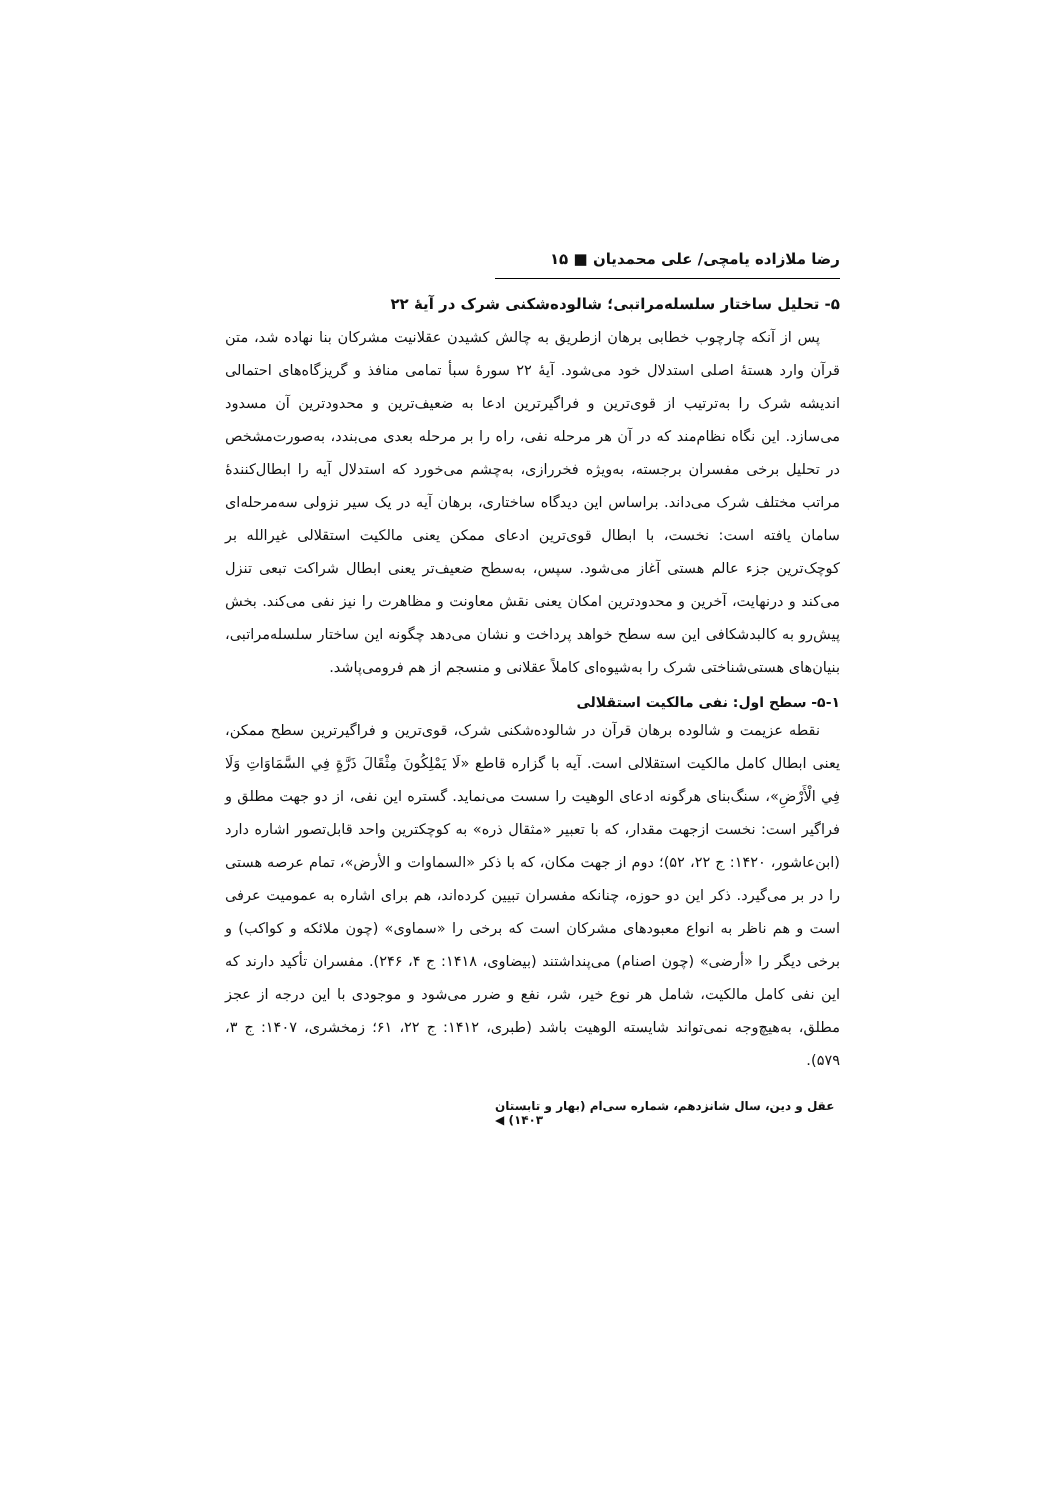رضا ملازاده یامچی/ علی محمدیان ■ ۱۵
۵- تحلیل ساختار سلسله‌مراتبی؛ شالوده‌شکنی شرک در آیهٔ ۲۲
پس از آنکه چارچوب خطابی برهان ازطریق به چالش کشیدن عقلانیت مشرکان بنا نهاده شد، متن قرآن وارد هستهٔ اصلی استدلال خود می‌شود. آیهٔ ۲۲ سورهٔ سبأ تمامی منافذ و گریزگاه‌های احتمالی اندیشه شرک را به‌ترتیب از قوی‌ترین و فراگیرترین ادعا به ضعیف‌ترین و محدودترین آن مسدود می‌سازد. این نگاه نظام‌مند که در آن هر مرحله نفی، راه را بر مرحله بعدی می‌بندد، به‌صورت‌مشخص در تحلیل برخی مفسران برجسته، به‌ویژه فخررازی، به‌چشم می‌خورد که استدلال آیه را ابطال‌کنندهٔ مراتب مختلف شرک می‌داند. براساس این دیدگاه ساختاری، برهان آیه در یک سیر نزولی سه‌مرحله‌ای سامان یافته است: نخست، با ابطال قوی‌ترین ادعای ممکن یعنی مالکیت استقلالی غیرالله بر کوچک‌ترین جزء عالم هستی آغاز می‌شود. سپس، به‌سطح ضعیف‌تر یعنی ابطال شراکت تبعی تنزل می‌کند و درنهایت، آخرین و محدودترین امکان یعنی نقش معاونت و مظاهرت را نیز نفی می‌کند. بخش پیش‌رو به کالبدشکافی این سه سطح خواهد پرداخت و نشان می‌دهد چگونه این ساختار سلسله‌مراتبی، بنیان‌های هستی‌شناختی شرک را به‌شیوه‌ای کاملاً عقلانی و منسجم از هم فرومی‌پاشد.
۵-۱- سطح اول: نفی مالکیت استقلالی
نقطه عزیمت و شالوده برهان قرآن در شالوده‌شکنی شرک، قوی‌ترین و فراگیرترین سطح ممکن، یعنی ابطال کامل مالکیت استقلالی است. آیه با گزاره قاطع «لَا يَمْلِكُونَ مِثْقَالَ ذَرَّةٍ فِي السَّمَاوَاتِ وَلَا فِي الْأَرْضِ»، سنگ‌بنای هرگونه ادعای الوهیت را سست می‌نماید. گستره این نفی، از دو جهت مطلق و فراگیر است: نخست ازجهت مقدار، که با تعبیر «مثقال ذره» به کوچکترین واحد قابل‌تصور اشاره دارد (ابن‌عاشور، ۱۴۲۰: ج ۲۲، ۵۲)؛ دوم از جهت مکان، که با ذکر «السماوات و الأرض»، تمام عرصه هستی را در بر می‌گیرد. ذکر این دو حوزه، چنانکه مفسران تبیین کرده‌اند، هم برای اشاره به عمومیت عرفی است و هم ناظر به انواع معبودهای مشرکان است که برخی را «سماوی» (چون ملائکه و کواکب) و برخی دیگر را «أرضی» (چون اصنام) می‌پنداشتند (بیضاوی، ۱۴۱۸: ج ۴، ۲۴۶). مفسران تأکید دارند که این نفی کامل مالکیت، شامل هر نوع خیر، شر، نفع و ضرر می‌شود و موجودی با این درجه از عجز مطلق، به‌هیچ‌وجه نمی‌تواند شایسته الوهیت باشد (طبری، ۱۴۱۲: ج ۲۲، ۶۱؛ زمخشری، ۱۴۰۷: ج ۳، ۵۷۹).
عقل و دین، سال شانزدهم، شماره سی‌ام (بهار و تابستان ۱۴۰۳) ◀